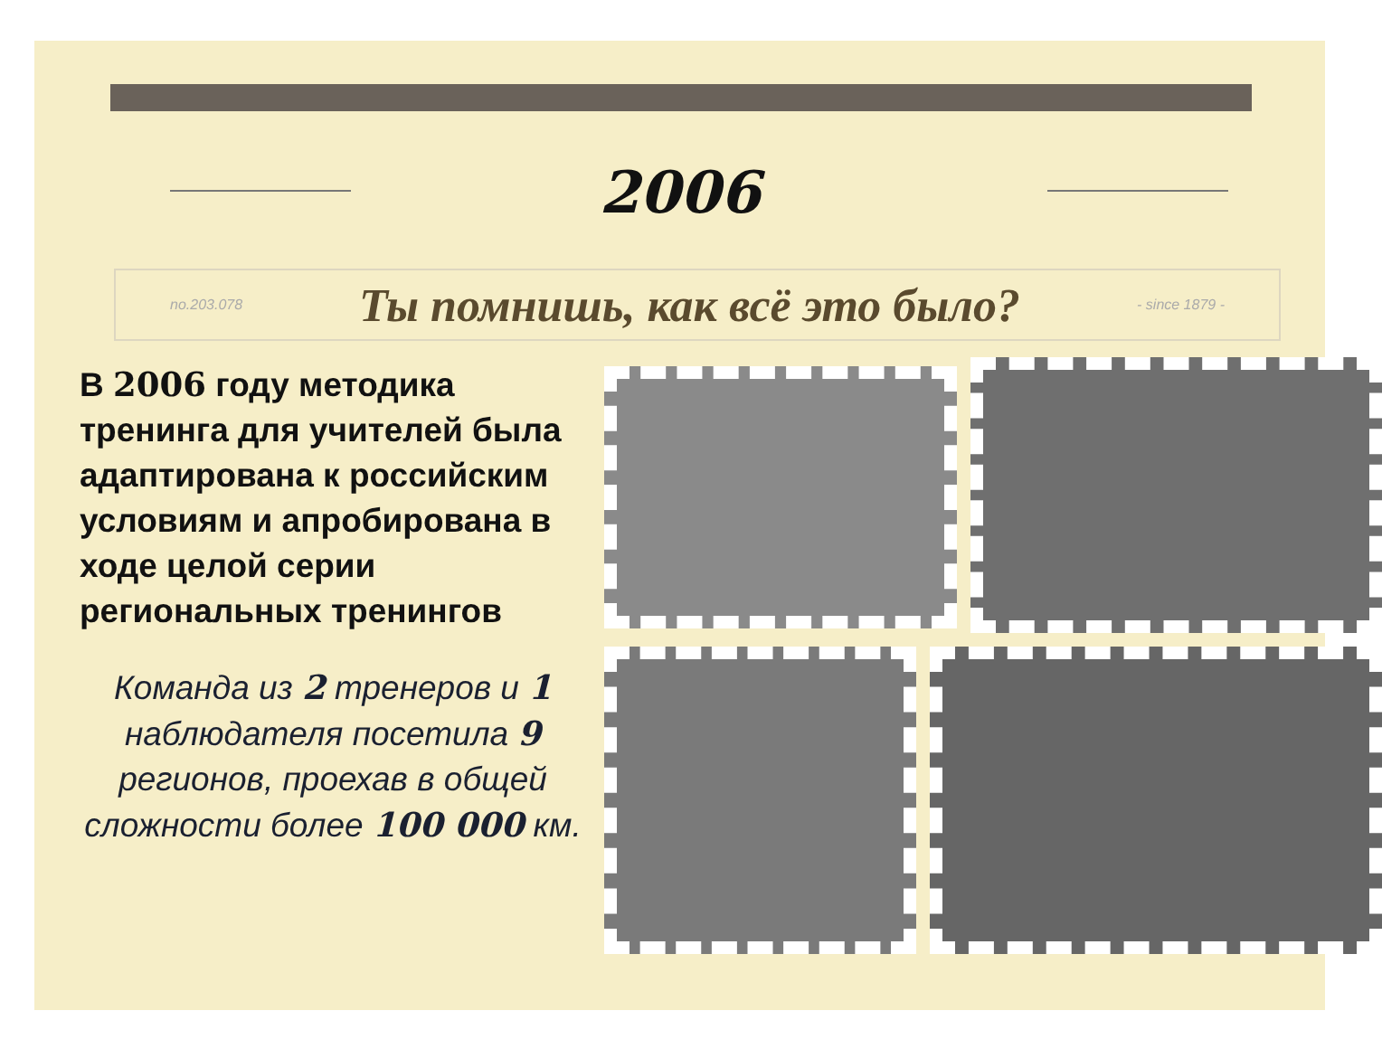2006
no.203.078 Ты помнишь, как всё это было? - since 1879 -
В 2006 году методика тренинга для учителей была адаптирована к российским условиям и апробирована в ходе целой серии региональных тренингов
Команда из 2 тренеров и 1 наблюдателя посетила 9 регионов, проехав в общей сложности более 100 000 км.